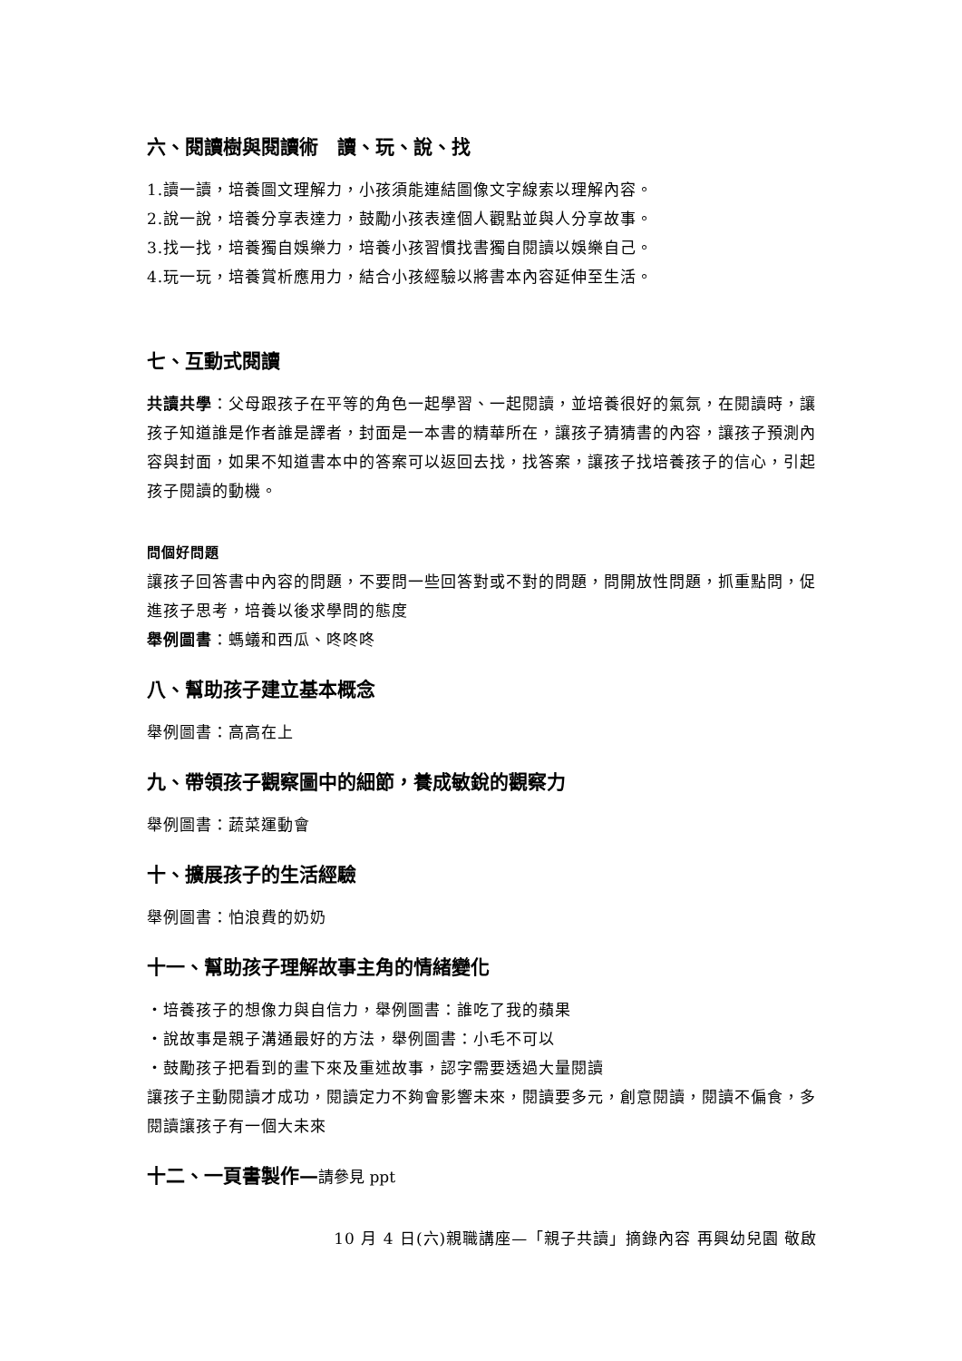六、閱讀樹與閱讀術　讀、玩、說、找
1.讀一讀，培養圖文理解力，小孩須能連結圖像文字線索以理解內容。
2.說一說，培養分享表達力，鼓勵小孩表達個人觀點並與人分享故事。
3.找一找，培養獨自娛樂力，培養小孩習慣找書獨自閱讀以娛樂自己。
4.玩一玩，培養賞析應用力，結合小孩經驗以將書本內容延伸至生活。
七、互動式閱讀
共讀共學：父母跟孩子在平等的角色一起學習、一起閱讀，並培養很好的氣氛，在閱讀時，讓孩子知道誰是作者誰是譯者，封面是一本書的精華所在，讓孩子猜猜書的內容，讓孩子預測內容與封面，如果不知道書本中的答案可以返回去找，找答案，讓孩子找培養孩子的信心，引起孩子閱讀的動機。
問個好問題
讓孩子回答書中內容的問題，不要問一些回答對或不對的問題，問開放性問題，抓重點問，促進孩子思考，培養以後求學問的態度
舉例圖書：螞蟻和西瓜、咚咚咚
八、幫助孩子建立基本概念
舉例圖書：高高在上
九、帶領孩子觀察圖中的細節，養成敏銳的觀察力
舉例圖書：蔬菜運動會
十、擴展孩子的生活經驗
舉例圖書：怕浪費的奶奶
十一、幫助孩子理解故事主角的情緒變化
‧培養孩子的想像力與自信力，舉例圖書：誰吃了我的蘋果
‧說故事是親子溝通最好的方法，舉例圖書：小毛不可以
‧鼓勵孩子把看到的畫下來及重述故事，認字需要透過大量閱讀
讓孩子主動閱讀才成功，閱讀定力不夠會影響未來，閱讀要多元，創意閱讀，閱讀不偏食，多閱讀讓孩子有一個大未來
十二、一頁書製作—請參見 ppt
10 月 4 日(六)親職講座—「親子共讀」摘錄內容 再興幼兒園 敬啟